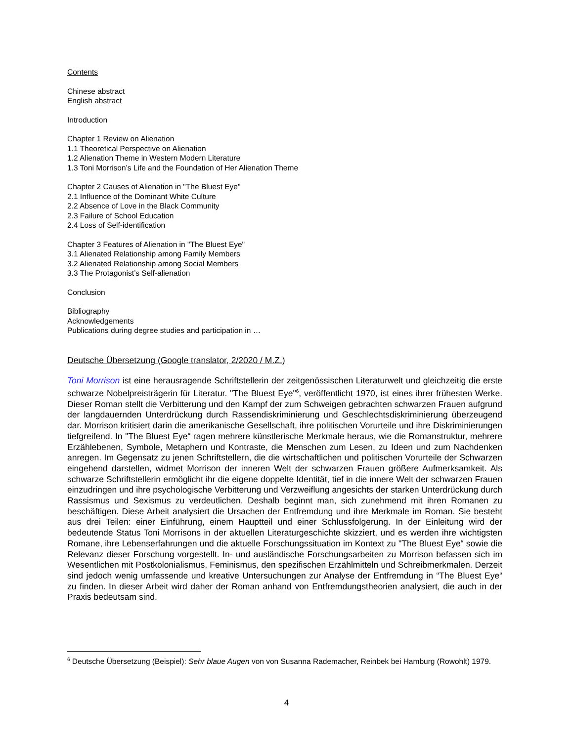Contents
Chinese abstract
English abstract
Introduction
Chapter 1 Review on Alienation
1.1 Theoretical Perspective on Alienation
1.2 Alienation Theme in Western Modern Literature
1.3 Toni Morrison’s Life and the Foundation of Her Alienation Theme
Chapter 2 Causes of Alienation in "The Bluest Eye"
2.1 Influence of the Dominant White Culture
2.2 Absence of Love in the Black Community
2.3 Failure of School Education
2.4 Loss of Self-identification
Chapter 3 Features of Alienation in "The Bluest Eye"
3.1 Alienated Relationship among Family Members
3.2 Alienated Relationship among Social Members
3.3 The Protagonist’s Self-alienation
Conclusion
Bibliography
Acknowledgements
Publications during degree studies and participation in …
Deutsche Übersetzung (Google translator, 2/2020 / M.Z.)
Toni Morrison ist eine herausragende Schriftstellerin der zeitgenössischen Literaturwelt und gleichzeitig die erste schwarze Nobelpreisträgerin für Literatur. "The Bluest Eye"<sup>6</sup>, veröffentlicht 1970, ist eines ihrer frühesten Werke. Dieser Roman stellt die Verbitterung und den Kampf der zum Schweigen gebrachten schwarzen Frauen aufgrund der langdauernden Unterdrückung durch Rassendiskriminierung und Geschlechtsdiskriminierung überzeugend dar. Morrison kritisiert darin die amerikanische Gesellschaft, ihre politischen Vorurteile und ihre Diskriminierungen tiefgreifend. In "The Bluest Eye“ ragen mehrere künstlerische Merkmale heraus, wie die Romanstruktur, mehrere Erzählebenen, Symbole, Metaphern und Kontraste, die Menschen zum Lesen, zu Ideen und zum Nachdenken anregen. Im Gegensatz zu jenen Schriftstellern, die die wirtschaftlichen und politischen Vorurteile der Schwarzen eingehend darstellen, widmet Morrison der inneren Welt der schwarzen Frauen größere Aufmerksamkeit. Als schwarze Schriftstellerin ermöglicht ihr die eigene doppelte Identität, tief in die innere Welt der schwarzen Frauen einzudringen und ihre psychologische Verbitterung und Verzweiflung angesichts der starken Unterdrückung durch Rassismus und Sexismus zu verdeutlichen. Deshalb beginnt man, sich zunehmend mit ihren Romanen zu beschäftigen. Diese Arbeit analysiert die Ursachen der Entfremdung und ihre Merkmale im Roman. Sie besteht aus drei Teilen: einer Einführung, einem Hauptteil und einer Schlussfolgerung. In der Einleitung wird der bedeutende Status Toni Morrisons in der aktuellen Literaturgeschichte skizziert, und es werden ihre wichtigsten Romane, ihre Lebenserfahrungen und die aktuelle Forschungssituation im Kontext zu "The Bluest Eye“ sowie die Relevanz dieser Forschung vorgestellt. In- und ausländische Forschungsarbeiten zu Morrison befassen sich im Wesentlichen mit Postkolonialismus, Feminismus, den spezifischen Erzählmitteln und Schreibmerkmalen. Derzeit sind jedoch wenig umfassende und kreative Untersuchungen zur Analyse der Entfremdung in “The Bluest Eye“ zu finden. In dieser Arbeit wird daher der Roman anhand von Entfremdungstheorien analysiert, die auch in der Praxis bedeutsam sind.
<sup>6</sup> Deutsche Übersetzung (Beispiel): Sehr blaue Augen von von Susanna Rademacher, Reinbek bei Hamburg (Rowohlt) 1979.
4